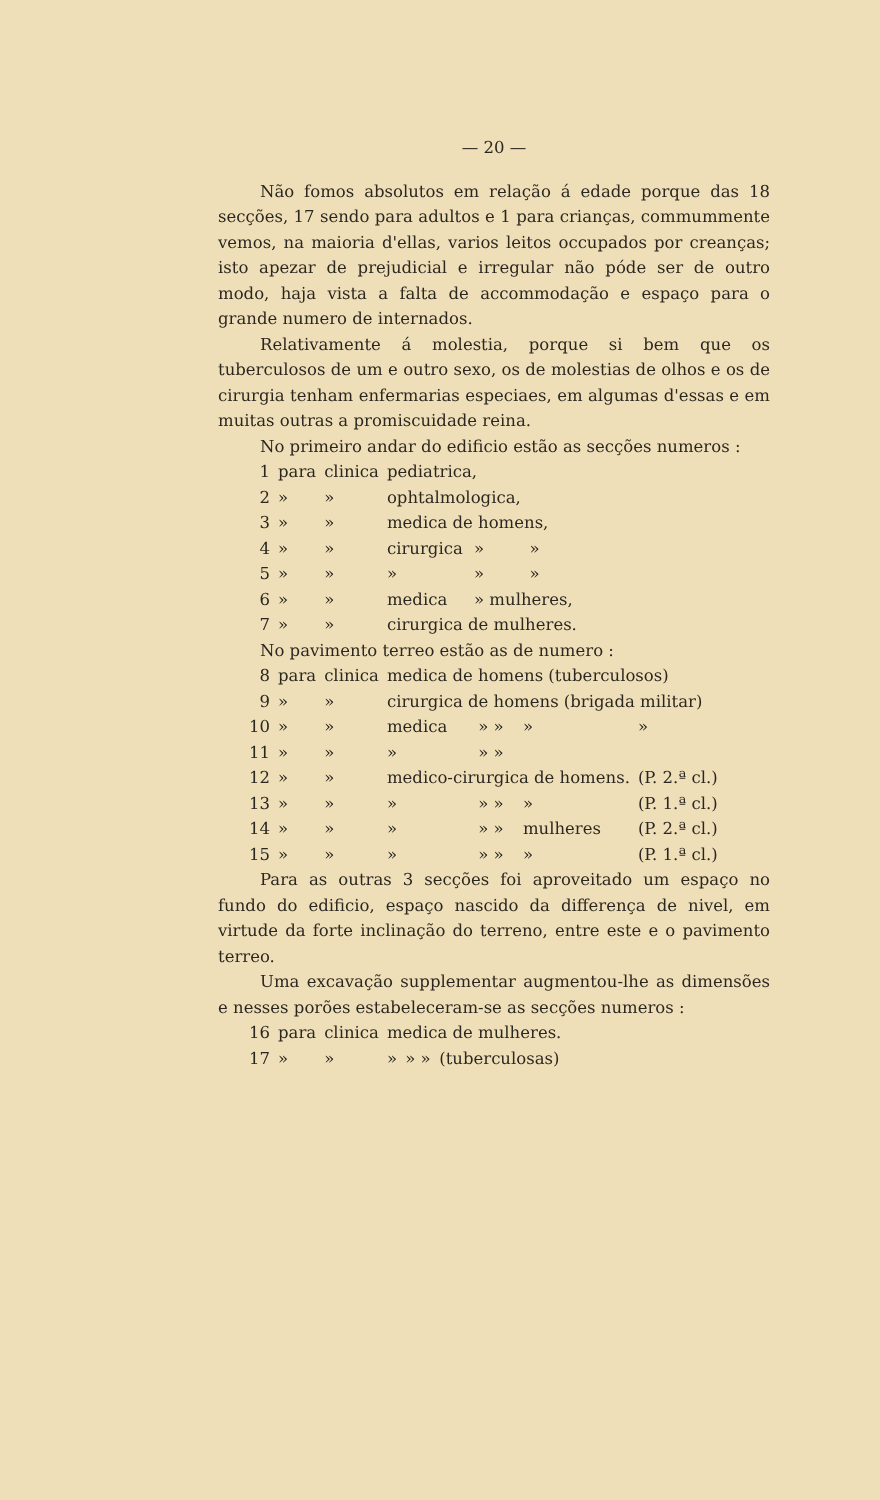— 20 —
Não fomos absolutos em relação á edade porque das 18 secções, 17 sendo para adultos e 1 para crianças, commummente vemos, na maioria d'ellas, varios leitos occupados por creanças; isto apezar de prejudicial e irregular não póde ser de outro modo, haja vista a falta de accommodação e espaço para o grande numero de internados.
Relativamente á molestia, porque si bem que os tuberculosos de um e outro sexo, os de molestias de olhos e os de cirurgia tenham enfermarias especiaes, em algumas d'essas e em muitas outras a promiscuidade reina.
No primeiro andar do edificio estão as secções numeros :
| 1 | para | clinica | pediatrica, | | |
| 2 | » | » | ophtalmologica, | | |
| 3 | » | » | medica de homens, | | |
| 4 | » | » | cirurgica | » | » |
| 5 | » | » | » | » | » |
| 6 | » | » | medica | » mulheres, | |
| 7 | » | » | cirurgica de mulheres. | | |
No pavimento terreo estão as de numero :
| 8 | para | clinica | medica de homens (tuberculosos) | | | |
| 9 | » | » | cirurgica de homens (brigada militar) | | | |
| 10 | » | » | medica | » » | » | » |
| 11 | » | » | » | » » | | |
| 12 | » | » | medico-cirurgica de homens. | | | (P. 2.ª cl.) |
| 13 | » | » | » | » » | » | (P. 1.ª cl.) |
| 14 | » | » | » | » » | mulheres | (P. 2.ª cl.) |
| 15 | » | » | » | » » | » | (P. 1.ª cl.) |
Para as outras 3 secções foi aproveitado um espaço no fundo do edificio, espaço nascido da differença de nivel, em virtude da forte inclinação do terreno, entre este e o pavimento terreo.
Uma excavação supplementar augmentou-lhe as dimensões e nesses porões estabeleceram-se as secções numeros :
| 16 | para | clinica | medica de mulheres. | | |
| 17 | » | » | » | » » | (tuberculosas) |